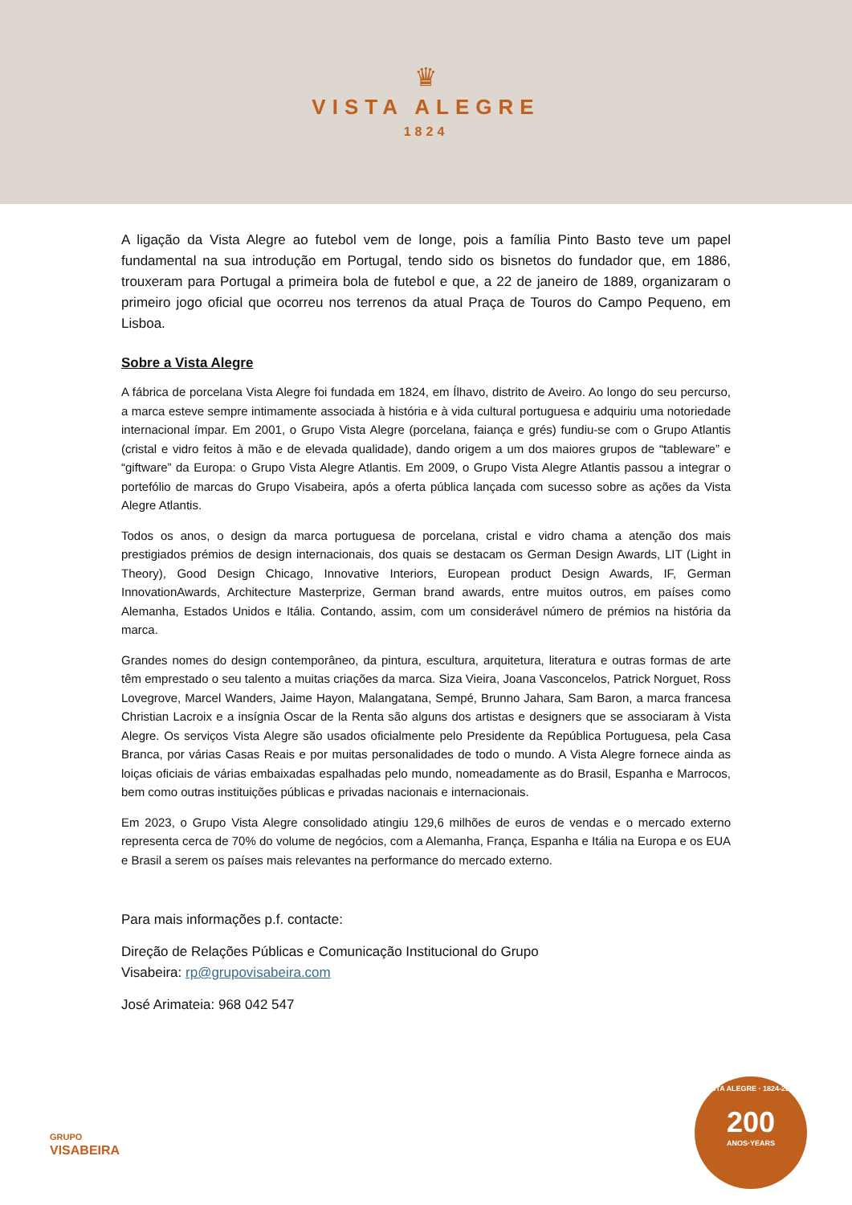♛
VISTA ALEGRE
1824
A ligação da Vista Alegre ao futebol vem de longe, pois a família Pinto Basto teve um papel fundamental na sua introdução em Portugal, tendo sido os bisnetos do fundador que, em 1886, trouxeram para Portugal a primeira bola de futebol e que, a 22 de janeiro de 1889, organizaram o primeiro jogo oficial que ocorreu nos terrenos da atual Praça de Touros do Campo Pequeno, em Lisboa.
Sobre a Vista Alegre
A fábrica de porcelana Vista Alegre foi fundada em 1824, em Ílhavo, distrito de Aveiro. Ao longo do seu percurso, a marca esteve sempre intimamente associada à história e à vida cultural portuguesa e adquiriu uma notoriedade internacional ímpar. Em 2001, o Grupo Vista Alegre (porcelana, faiança e grés) fundiu-se com o Grupo Atlantis (cristal e vidro feitos à mão e de elevada qualidade), dando origem a um dos maiores grupos de “tableware” e “giftware” da Europa: o Grupo Vista Alegre Atlantis. Em 2009, o Grupo Vista Alegre Atlantis passou a integrar o portefólio de marcas do Grupo Visabeira, após a oferta pública lançada com sucesso sobre as ações da Vista Alegre Atlantis.
Todos os anos, o design da marca portuguesa de porcelana, cristal e vidro chama a atenção dos mais prestigiados prémios de design internacionais, dos quais se destacam os German Design Awards, LIT (Light in Theory), Good Design Chicago, Innovative Interiors, European product Design Awards, IF, German InnovationAwards, Architecture Masterprize, German brand awards, entre muitos outros, em países como Alemanha, Estados Unidos e Itália. Contando, assim, com um considerável número de prémios na história da marca.
Grandes nomes do design contemporâneo, da pintura, escultura, arquitetura, literatura e outras formas de arte têm emprestado o seu talento a muitas criações da marca. Siza Vieira, Joana Vasconcelos, Patrick Norguet, Ross Lovegrove, Marcel Wanders, Jaime Hayon, Malangatana, Sempé, Brunno Jahara, Sam Baron, a marca francesa Christian Lacroix e a insígnia Oscar de la Renta são alguns dos artistas e designers que se associaram à Vista Alegre. Os serviços Vista Alegre são usados oficialmente pelo Presidente da República Portuguesa, pela Casa Branca, por várias Casas Reais e por muitas personalidades de todo o mundo. A Vista Alegre fornece ainda as loiças oficiais de várias embaixadas espalhadas pelo mundo, nomeadamente as do Brasil, Espanha e Marrocos, bem como outras instituições públicas e privadas nacionais e internacionais.
Em 2023, o Grupo Vista Alegre consolidado atingiu 129,6 milhões de euros de vendas e o mercado externo representa cerca de 70% do volume de negócios, com a Alemanha, França, Espanha e Itália na Europa e os EUA e Brasil a serem os países mais relevantes na performance do mercado externo.
Para mais informações p.f. contacte:
Direção de Relações Públicas e Comunicação Institucional do Grupo
Visabeira: rp@grupovisabeira.com
José Arimateia: 968 042 547
GRUPO
VISABEIRA
VISTA ALEGRE · 1824-2024
200
ANOS·YEARS